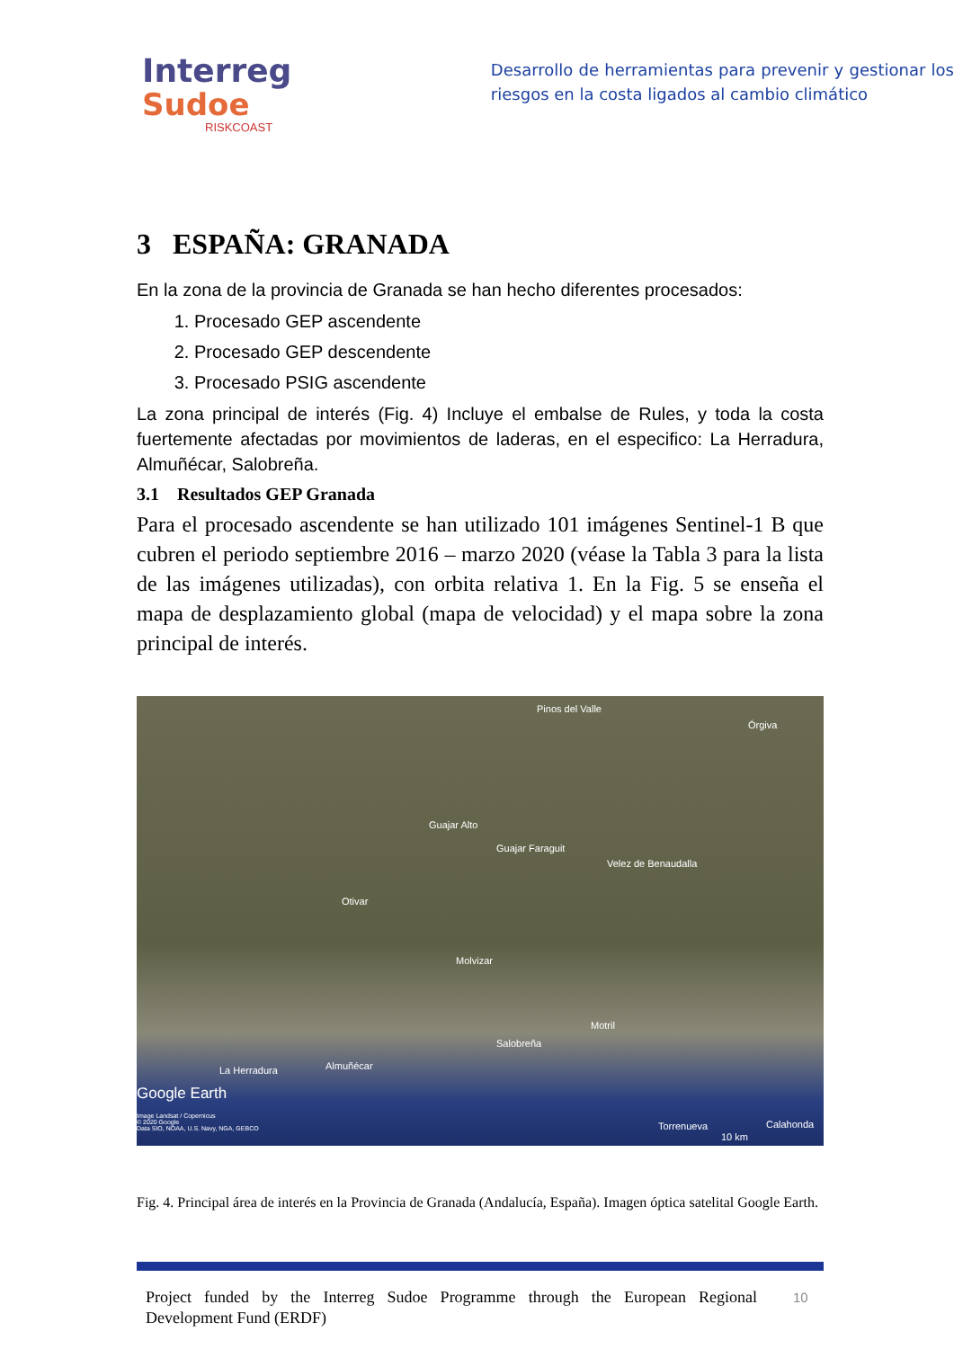Interreg
Sudoe
RISKCOAST
Desarrollo de herramientas para prevenir y gestionar los riesgos en la costa ligados al cambio climático
3 ESPAÑA: GRANADA
En la zona de la provincia de Granada se han hecho diferentes procesados:
1. Procesado GEP ascendente
2. Procesado GEP descendente
3. Procesado PSIG ascendente
La zona principal de interés (Fig. 4) Incluye el embalse de Rules, y toda la costa fuertemente afectadas por movimientos de laderas, en el especifico: La Herradura, Almuñécar, Salobreña.
3.1 Resultados GEP Granada
Para el procesado ascendente se han utilizado 101 imágenes Sentinel-1 B que cubren el periodo septiembre 2016 – marzo 2020 (véase la Tabla 3 para la lista de las imágenes utilizadas), con orbita relativa 1. En la Fig. 5 se enseña el mapa de desplazamiento global (mapa de velocidad) y el mapa sobre la zona principal de interés.
Pinos del Valle
Órgiva
Guajar Alto
Guajar Faraguit
Velez de Benaudalla
Otivar
Molvizar
Motril
Salobreña
Almuñécar La Herradura
Google Earth
Image Landsat / Copernicus
© 2020 Google
Data SIO, NOAA, U.S. Navy, NGA, GEBCO Torrenueva
10 km
Calahonda
Fig. 4. Principal área de interés en la Provincia de Granada (Andalucía, España). Imagen óptica satelital Google Earth.
Project funded by the Interreg Sudoe Programme through the European Regional Development Fund (ERDF)
10